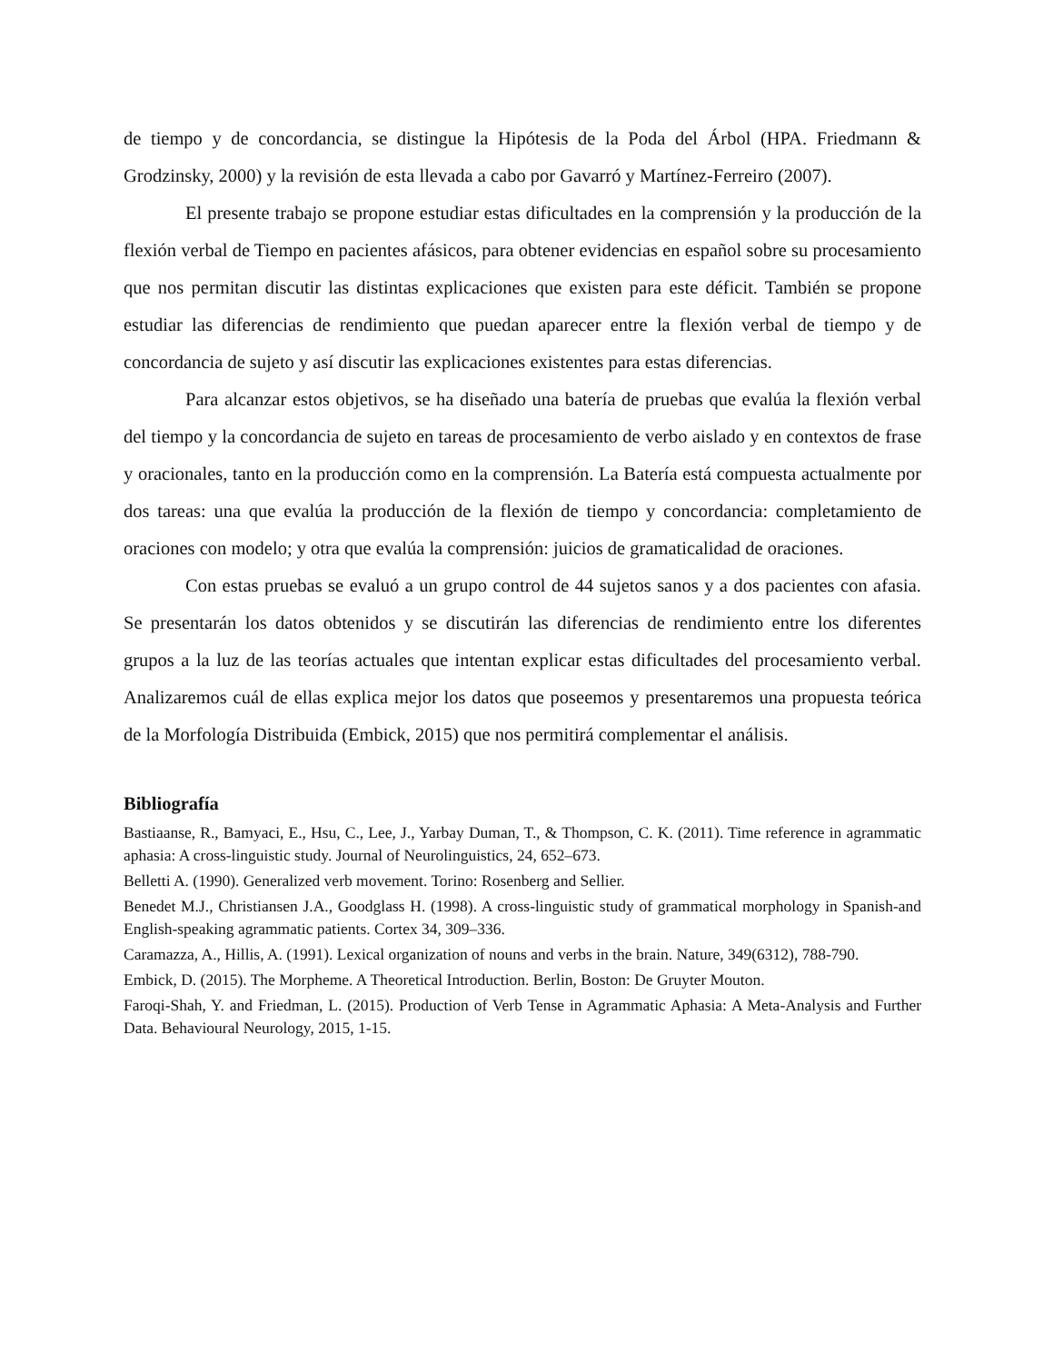de tiempo y de concordancia, se distingue la Hipótesis de la Poda del Árbol (HPA. Friedmann & Grodzinsky, 2000) y la revisión de esta llevada a cabo por Gavarró y Martínez-Ferreiro (2007).
El presente trabajo se propone estudiar estas dificultades en la comprensión y la producción de la flexión verbal de Tiempo en pacientes afásicos, para obtener evidencias en español sobre su procesamiento que nos permitan discutir las distintas explicaciones que existen para este déficit. También se propone estudiar las diferencias de rendimiento que puedan aparecer entre la flexión verbal de tiempo y de concordancia de sujeto y así discutir las explicaciones existentes para estas diferencias.
Para alcanzar estos objetivos, se ha diseñado una batería de pruebas que evalúa la flexión verbal del tiempo y la concordancia de sujeto en tareas de procesamiento de verbo aislado y en contextos de frase y oracionales, tanto en la producción como en la comprensión. La Batería está compuesta actualmente por dos tareas: una que evalúa la producción de la flexión de tiempo y concordancia: completamiento de oraciones con modelo; y otra que evalúa la comprensión: juicios de gramaticalidad de oraciones.
Con estas pruebas se evaluó a un grupo control de 44 sujetos sanos y a dos pacientes con afasia. Se presentarán los datos obtenidos y se discutirán las diferencias de rendimiento entre los diferentes grupos a la luz de las teorías actuales que intentan explicar estas dificultades del procesamiento verbal. Analizaremos cuál de ellas explica mejor los datos que poseemos y presentaremos una propuesta teórica de la Morfología Distribuida (Embick, 2015) que nos permitirá complementar el análisis.
Bibliografía
Bastiaanse, R., Bamyaci, E., Hsu, C., Lee, J., Yarbay Duman, T., & Thompson, C. K. (2011). Time reference in agrammatic aphasia: A cross-linguistic study. Journal of Neurolinguistics, 24, 652–673.
Belletti A. (1990). Generalized verb movement. Torino: Rosenberg and Sellier.
Benedet M.J., Christiansen J.A., Goodglass H. (1998). A cross-linguistic study of grammatical morphology in Spanish-and English-speaking agrammatic patients. Cortex 34, 309–336.
Caramazza, A., Hillis, A. (1991). Lexical organization of nouns and verbs in the brain. Nature, 349(6312), 788-790.
Embick, D. (2015). The Morpheme. A Theoretical Introduction. Berlin, Boston: De Gruyter Mouton.
Faroqi-Shah, Y. and Friedman, L. (2015). Production of Verb Tense in Agrammatic Aphasia: A Meta-Analysis and Further Data. Behavioural Neurology, 2015, 1-15.